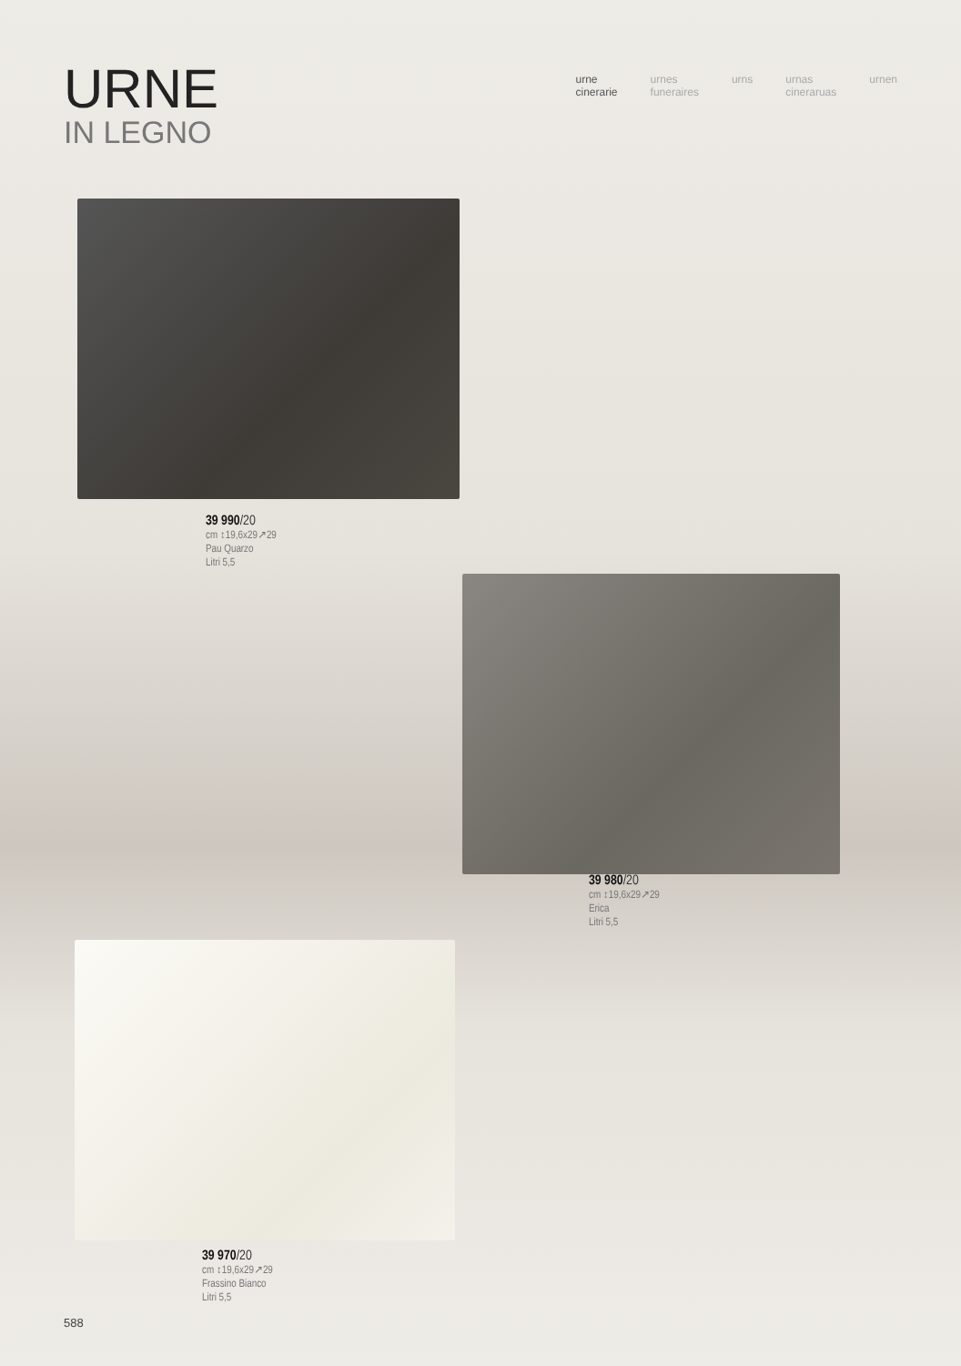URNE
IN LEGNO
urne
cinerarie
urnes
funeraires
urns urnas
cineraruas
urnen
39 990/20
cm ↕19,6x29↗29
Pau Quarzo
Litri 5,5
39 980/20
cm ↕19,6x29↗29
Erica
Litri 5,5
39 970/20
cm ↕19,6x29↗29
Frassino Bianco
Litri 5,5
588